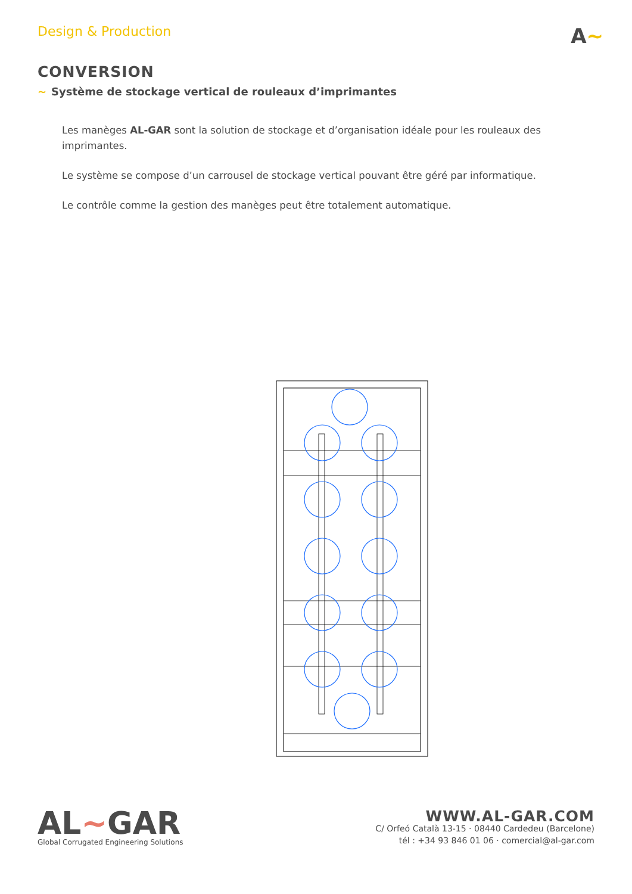Design & Production
A~
CONVERSION
~ Système de stockage vertical de rouleaux d’imprimantes
Les manèges AL-GAR sont la solution de stockage et d’organisation idéale pour les rouleaux des imprimantes.
Le système se compose d’un carrousel de stockage vertical pouvant être géré par informatique.
Le contrôle comme la gestion des manèges peut être totalement automatique.
AL~GAR
Global Corrugated Engineering Solutions
WWW.AL-GAR.COM
C/ Orfeó Català 13-15 · 08440 Cardedeu (Barcelone)
tél : +34 93 846 01 06 · comercial@al-gar.com